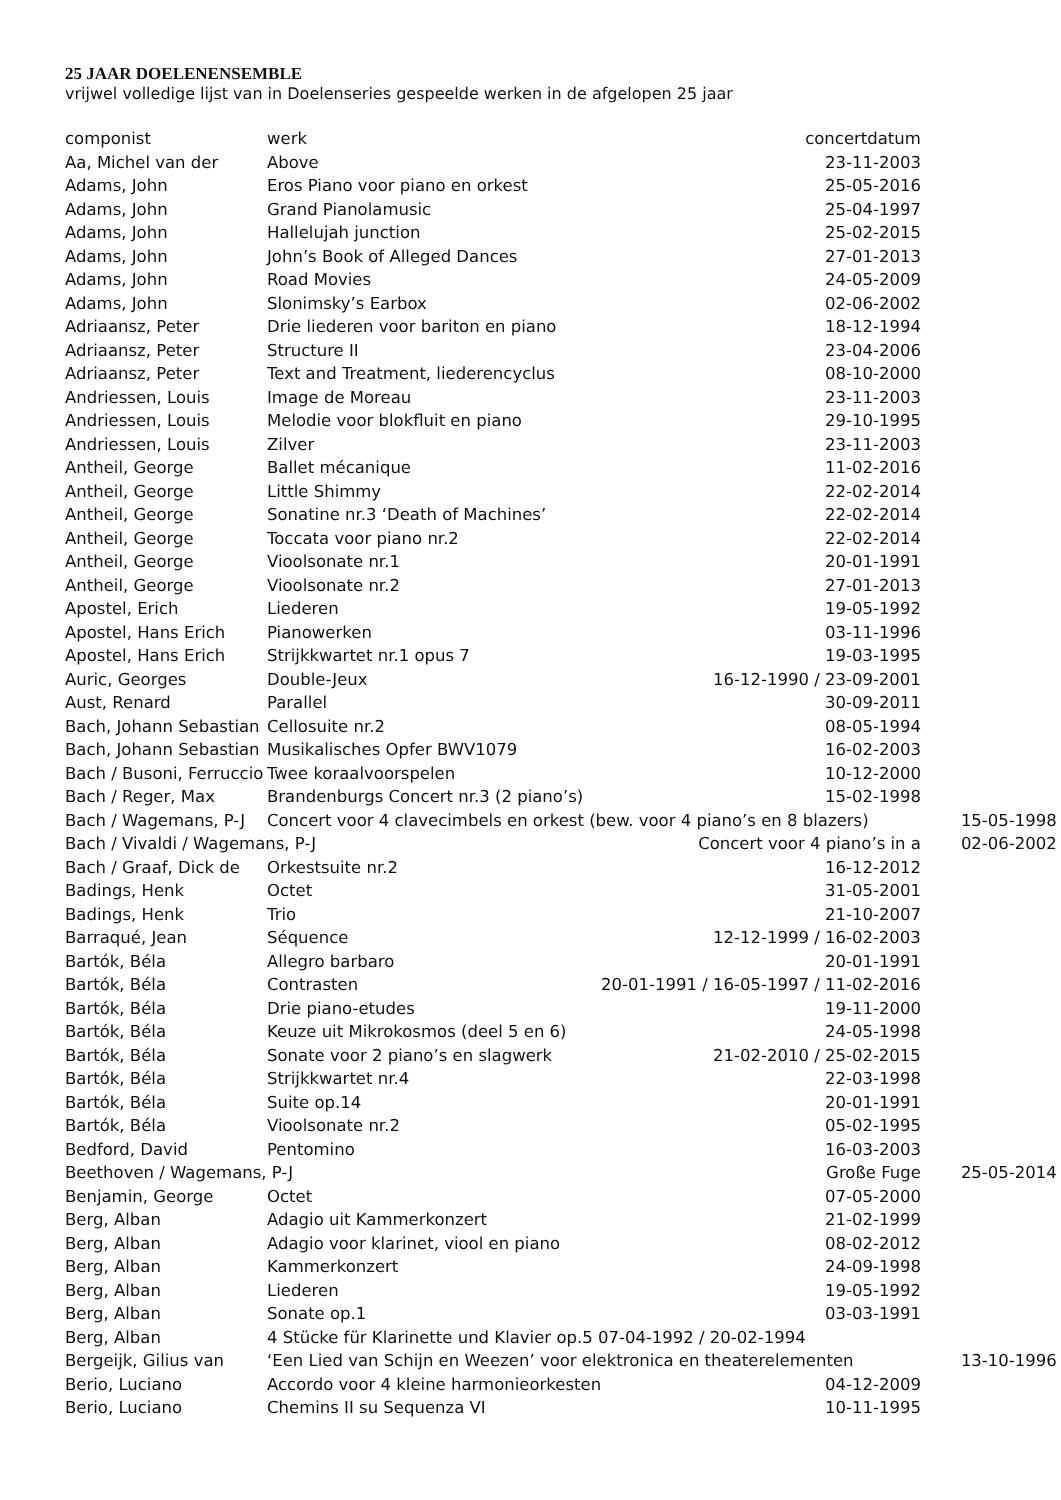25 JAAR DOELENENSEMBLE
vrijwel volledige lijst van in Doelenseries gespeelde werken in de afgelopen 25 jaar
| componist | werk | concertdatum | |
| --- | --- | --- | --- |
| Aa, Michel van der | Above | 23-11-2003 | |
| Adams, John | Eros Piano voor piano en orkest | 25-05-2016 | |
| Adams, John | Grand Pianolamusic | 25-04-1997 | |
| Adams, John | Hallelujah junction | 25-02-2015 | |
| Adams, John | John’s Book of Alleged Dances | 27-01-2013 | |
| Adams, John | Road Movies | 24-05-2009 | |
| Adams, John | Slonimsky’s Earbox | 02-06-2002 | |
| Adriaansz, Peter | Drie liederen voor bariton en piano | 18-12-1994 | |
| Adriaansz, Peter | Structure II | 23-04-2006 | |
| Adriaansz, Peter | Text and Treatment, liederencyclus | 08-10-2000 | |
| Andriessen, Louis | Image de Moreau | 23-11-2003 | |
| Andriessen, Louis | Melodie voor blokfluit en piano | 29-10-1995 | |
| Andriessen, Louis | Zilver | 23-11-2003 | |
| Antheil, George | Ballet mécanique | 11-02-2016 | |
| Antheil, George | Little Shimmy | 22-02-2014 | |
| Antheil, George | Sonatine nr.3 ‘Death of Machines’ | 22-02-2014 | |
| Antheil, George | Toccata voor piano nr.2 | 22-02-2014 | |
| Antheil, George | Vioolsonate nr.1 | 20-01-1991 | |
| Antheil, George | Vioolsonate nr.2 | 27-01-2013 | |
| Apostel, Erich | Liederen | 19-05-1992 | |
| Apostel, Hans Erich | Pianowerken | 03-11-1996 | |
| Apostel, Hans Erich | Strijkkwartet nr.1 opus 7 | 19-03-1995 | |
| Auric, Georges | Double-Jeux | 16-12-1990 / 23-09-2001 | |
| Aust, Renard | Parallel | 30-09-2011 | |
| Bach, Johann Sebastian | Cellosuite nr.2 | 08-05-1994 | |
| Bach, Johann Sebastian | Musikalisches Opfer BWV1079 | 16-02-2003 | |
| Bach / Busoni, Ferruccio | Twee koraalvoorspelen | 10-12-2000 | |
| Bach / Reger, Max | Brandenburgs Concert nr.3 (2 piano’s) | 15-02-1998 | |
| Bach / Wagemans, P-J | Concert voor 4 clavecimbels en orkest (bew. voor 4 piano’s en 8 blazers) | | 15-05-1998 |
| Bach / Vivaldi / Wagemans, P-J | | Concert voor 4 piano’s in a | 02-06-2002 |
| Bach / Graaf, Dick de | Orkestsuite nr.2 | 16-12-2012 | |
| Badings, Henk | Octet | 31-05-2001 | |
| Badings, Henk | Trio | 21-10-2007 | |
| Barraqué, Jean | Séquence | 12-12-1999 / 16-02-2003 | |
| Bartók, Béla | Allegro barbaro | 20-01-1991 | |
| Bartók, Béla | Contrasten | 20-01-1991 / 16-05-1997 / 11-02-2016 | |
| Bartók, Béla | Drie piano-etudes | 19-11-2000 | |
| Bartók, Béla | Keuze uit Mikrokosmos (deel 5 en 6) | 24-05-1998 | |
| Bartók, Béla | Sonate voor 2 piano’s en slagwerk | 21-02-2010 / 25-02-2015 | |
| Bartók, Béla | Strijkkwartet nr.4 | 22-03-1998 | |
| Bartók, Béla | Suite op.14 | 20-01-1991 | |
| Bartók, Béla | Vioolsonate nr.2 | 05-02-1995 | |
| Bedford, David | Pentomino | 16-03-2003 | |
| Beethoven / Wagemans, P-J | | Große Fuge | 25-05-2014 |
| Benjamin, George | Octet | 07-05-2000 | |
| Berg, Alban | Adagio uit Kammerkonzert | 21-02-1999 | |
| Berg, Alban | Adagio voor klarinet, viool en piano | 08-02-2012 | |
| Berg, Alban | Kammerkonzert | 24-09-1998 | |
| Berg, Alban | Liederen | 19-05-1992 | |
| Berg, Alban | Sonate op.1 | 03-03-1991 | |
| Berg, Alban | 4 Stücke für Klarinette und Klavier op.5 07-04-1992 / 20-02-1994 | | |
| Bergeijk, Gilius van | ‘Een Lied van Schijn en Weezen’ voor elektronica en theaterelementen | | 13-10-1996 |
| Berio, Luciano | Accordo voor 4 kleine harmonieorkesten | 04-12-2009 | |
| Berio, Luciano | Chemins II su Sequenza VI | 10-11-1995 | |